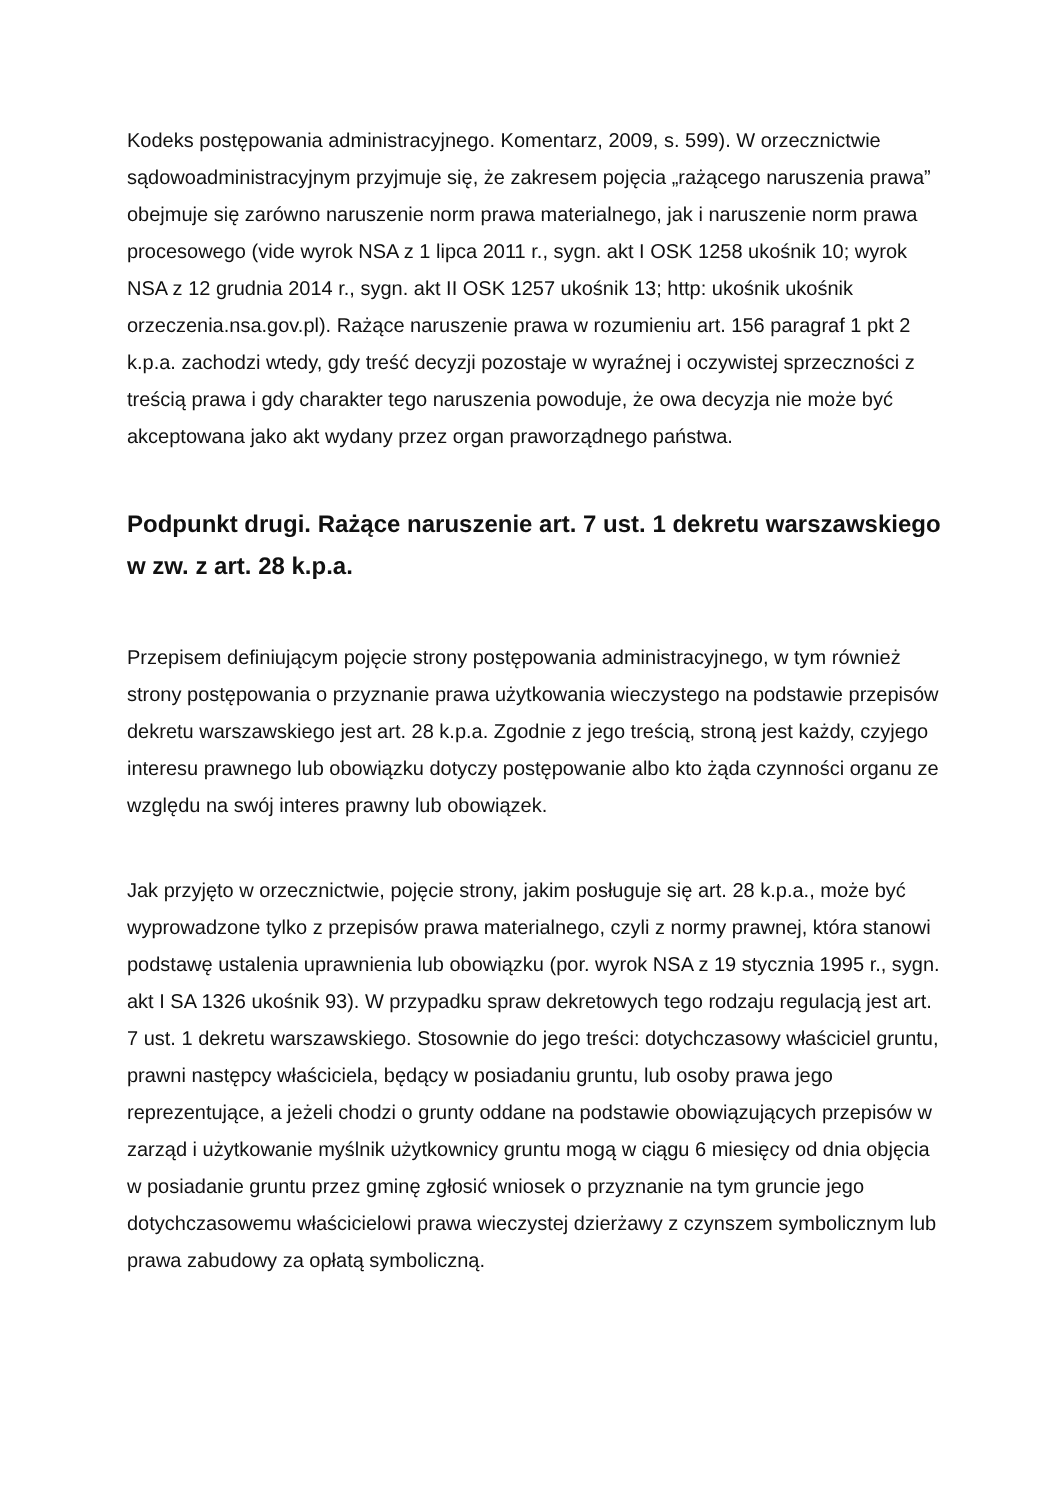Kodeks postępowania administracyjnego. Komentarz, 2009, s. 599). W orzecznictwie sądowoadministracyjnym przyjmuje się, że zakresem pojęcia „rażącego naruszenia prawa” obejmuje się zarówno naruszenie norm prawa materialnego, jak i naruszenie norm prawa procesowego (vide wyrok NSA z 1 lipca 2011 r., sygn. akt I OSK 1258 ukośnik 10; wyrok NSA z 12 grudnia 2014 r., sygn. akt II OSK 1257 ukośnik 13; http: ukośnik ukośnik orzeczenia.nsa.gov.pl). Rażące naruszenie prawa w rozumieniu art. 156 paragraf 1 pkt 2 k.p.a. zachodzi wtedy, gdy treść decyzji pozostaje w wyraźnej i oczywistej sprzeczności z treścią prawa i gdy charakter tego naruszenia powoduje, że owa decyzja nie może być akceptowana jako akt wydany przez organ praworządnego państwa.
Podpunkt drugi. Rażące naruszenie art. 7 ust. 1 dekretu warszawskiego w zw. z art. 28 k.p.a.
Przepisem definiującym pojęcie strony postępowania administracyjnego, w tym również strony postępowania o przyznanie prawa użytkowania wieczystego na podstawie przepisów dekretu warszawskiego jest art. 28 k.p.a. Zgodnie z jego treścią, stroną jest każdy, czyjego interesu prawnego lub obowiązku dotyczy postępowanie albo kto żąda czynności organu ze względu na swój interes prawny lub obowiązek.
Jak przyjęto w orzecznictwie, pojęcie strony, jakim posługuje się art. 28 k.p.a., może być wyprowadzone tylko z przepisów prawa materialnego, czyli z normy prawnej, która stanowi podstawę ustalenia uprawnienia lub obowiązku (por. wyrok NSA z 19 stycznia 1995 r., sygn. akt I SA 1326 ukośnik 93). W przypadku spraw dekretowych tego rodzaju regulacją jest art. 7 ust. 1 dekretu warszawskiego. Stosownie do jego treści: dotychczasowy właściciel gruntu, prawni następcy właściciela, będący w posiadaniu gruntu, lub osoby prawa jego reprezentujące, a jeżeli chodzi o grunty oddane na podstawie obowiązujących przepisów w zarząd i użytkowanie myślnik użytkownicy gruntu mogą w ciągu 6 miesięcy od dnia objęcia w posiadanie gruntu przez gminę zgłosić wniosek o przyznanie na tym gruncie jego dotychczasowemu właścicielowi prawa wieczystej dzierżawy z czynszem symbolicznym lub prawa zabudowy za opłatą symboliczną.